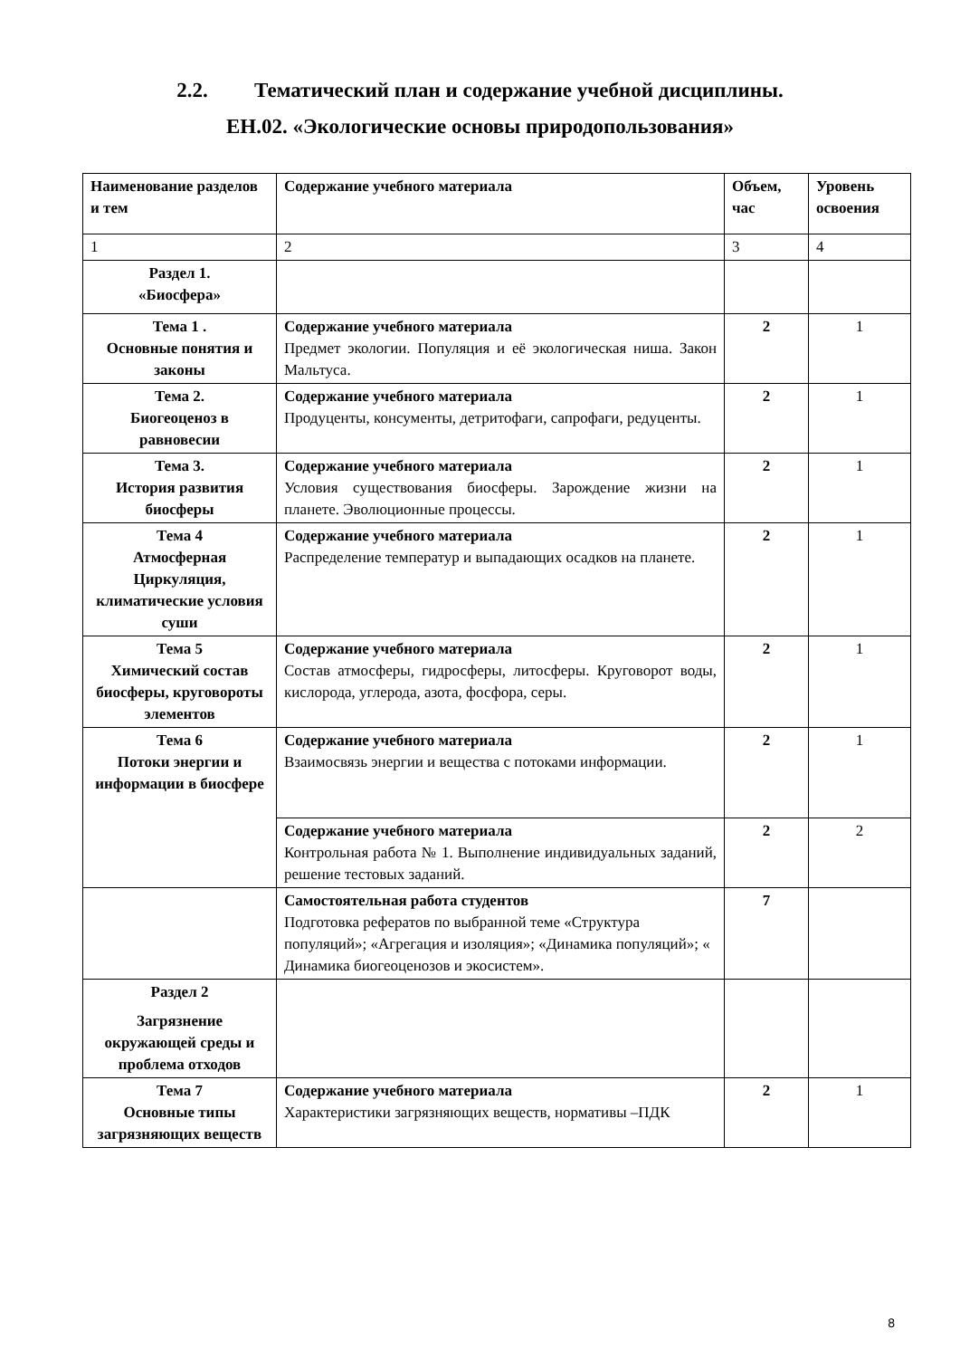2.2. Тематический план и содержание учебной дисциплины.
ЕН.02. «Экологические основы природопользования»
| Наименование разделов и тем | Содержание учебного материала | Объем, час | Уровень освоения |
| --- | --- | --- | --- |
| 1 | 2 | 3 | 4 |
| Раздел 1. «Биосфера» | | | |
| Тема 1 . Основные понятия и законы | Содержание учебного материала Предмет экологии. Популяция и её экологическая ниша. Закон Мальтуса. | 2 | 1 |
| Тема 2. Биогеоценоз в равновесии | Содержание учебного материала Продуценты, консументы, детритофаги, сапрофаги, редуценты. | 2 | 1 |
| Тема 3. История развития биосферы | Содержание учебного материала Условия существования биосферы. Зарождение жизни на планете. Эволюционные процессы. | 2 | 1 |
| Тема 4 Атмосферная Циркуляция, климатические условия суши | Содержание учебного материала Распределение температур и выпадающих осадков на планете. | 2 | 1 |
| Тема 5 Химический состав биосферы, круговороты элементов | Содержание учебного материала Состав атмосферы, гидросферы, литосферы. Круговорот воды, кислорода, углерода, азота, фосфора, серы. | 2 | 1 |
| Тема 6 Потоки энергии и информации в биосфере | Содержание учебного материала Взаимосвязь энергии и вещества с потоками информации. | 2 | 1 |
| | Содержание учебного материала Контрольная работа № 1. Выполнение индивидуальных заданий, решение тестовых заданий. | 2 | 2 |
| | Самостоятельная работа студентов Подготовка рефератов по выбранной теме «Структура популяций»; «Агрегация и изоляция»; «Динамика популяций»; « Динамика биогеоценозов и экосистем». | 7 | |
| Раздел 2 Загрязнение окружающей среды и проблема отходов | | | |
| Тема 7 Основные типы загрязняющих веществ | Содержание учебного материала Характеристики загрязняющих веществ, нормативы –ПДК | 2 | 1 |
8